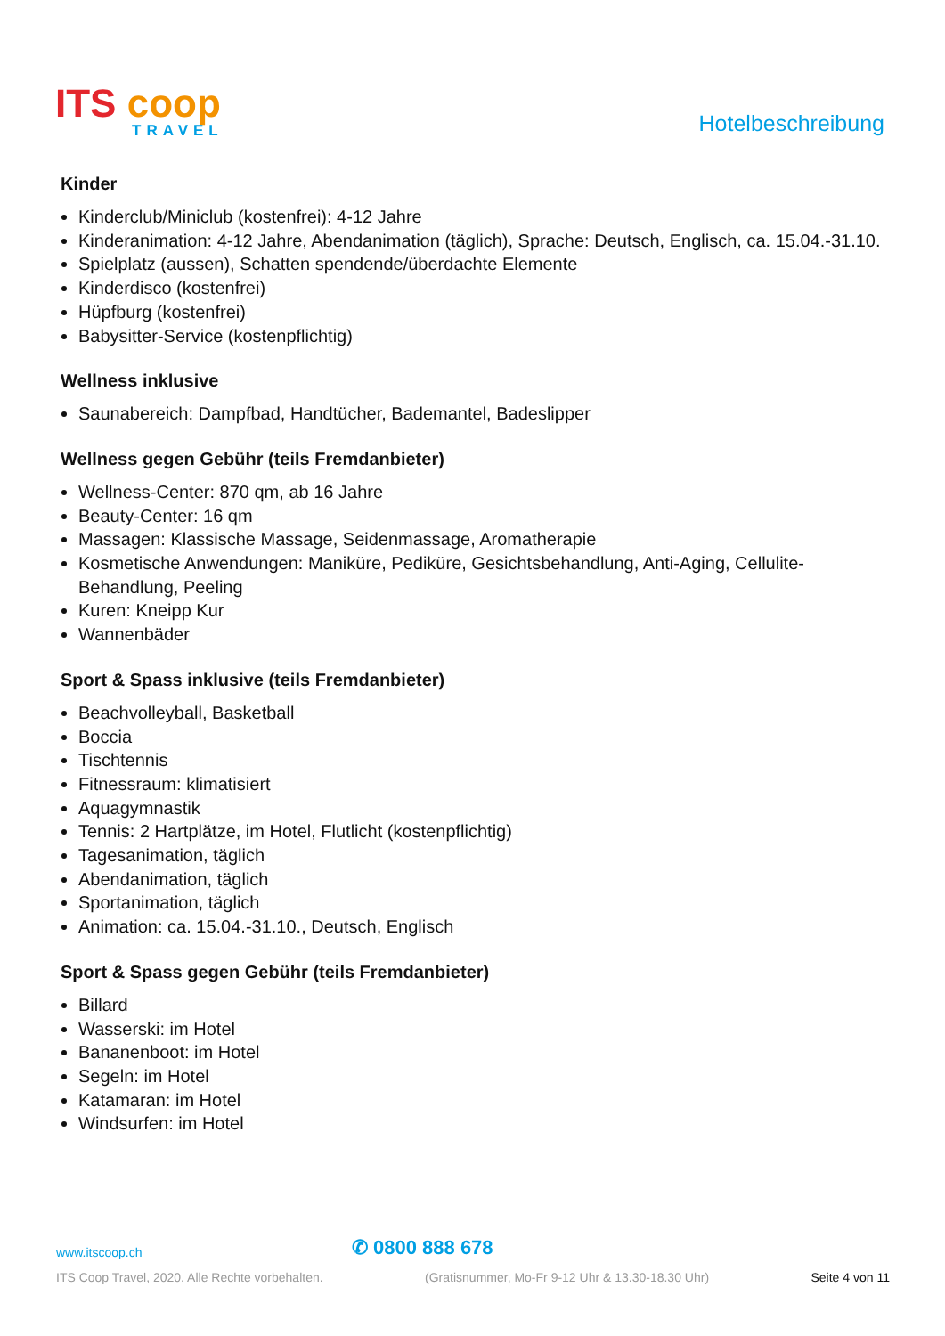ITS coop
TRAVEL
Hotelbeschreibung
Kinder
Kinderclub/Miniclub (kostenfrei): 4-12 Jahre
Kinderanimation: 4-12 Jahre, Abendanimation (täglich), Sprache: Deutsch, Englisch, ca. 15.04.-31.10.
Spielplatz (aussen), Schatten spendende/überdachte Elemente
Kinderdisco (kostenfrei)
Hüpfburg (kostenfrei)
Babysitter-Service (kostenpflichtig)
Wellness inklusive
Saunabereich: Dampfbad, Handtücher, Bademantel, Badeslipper
Wellness gegen Gebühr (teils Fremdanbieter)
Wellness-Center: 870 qm, ab 16 Jahre
Beauty-Center: 16 qm
Massagen: Klassische Massage, Seidenmassage, Aromatherapie
Kosmetische Anwendungen: Maniküre, Pediküre, Gesichtsbehandlung, Anti-Aging, Cellulite-Behandlung, Peeling
Kuren: Kneipp Kur
Wannenbäder
Sport & Spass inklusive (teils Fremdanbieter)
Beachvolleyball, Basketball
Boccia
Tischtennis
Fitnessraum: klimatisiert
Aquagymnastik
Tennis: 2 Hartplätze, im Hotel, Flutlicht (kostenpflichtig)
Tagesanimation, täglich
Abendanimation, täglich
Sportanimation, täglich
Animation: ca. 15.04.-31.10., Deutsch, Englisch
Sport & Spass gegen Gebühr (teils Fremdanbieter)
Billard
Wasserski: im Hotel
Bananenboot: im Hotel
Segeln: im Hotel
Katamaran: im Hotel
Windsurfen: im Hotel
www.itscoop.ch ✆ 0800 888 678
ITS Coop Travel, 2020. Alle Rechte vorbehalten. (Gratisnummer, Mo-Fr 9-12 Uhr & 13.30-18.30 Uhr) Seite 4 von 11